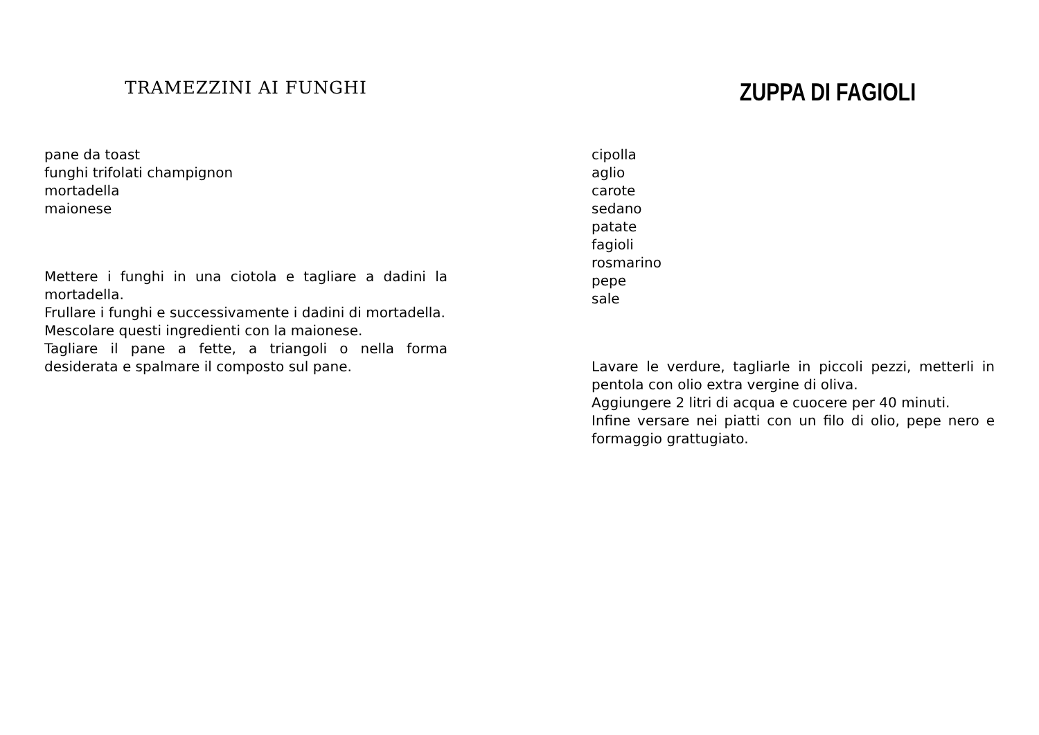TRAMEZZINI AI FUNGHI
pane da toast
funghi trifolati champignon
mortadella
maionese
Mettere i funghi in una ciotola e tagliare a dadini la mortadella.
Frullare i funghi e successivamente i dadini di mortadella.
Mescolare questi ingredienti con la maionese.
Tagliare il pane a fette, a triangoli o nella forma desiderata e spalmare il composto sul pane.
ZUPPA DI FAGIOLI
cipolla
aglio
carote
sedano
patate
fagioli
rosmarino
pepe
sale
Lavare le verdure, tagliarle in piccoli pezzi, metterli in pentola con olio extra vergine di oliva.
Aggiungere 2 litri di acqua e cuocere per 40 minuti.
Infine versare nei piatti con un filo di olio, pepe nero e formaggio grattugiato.